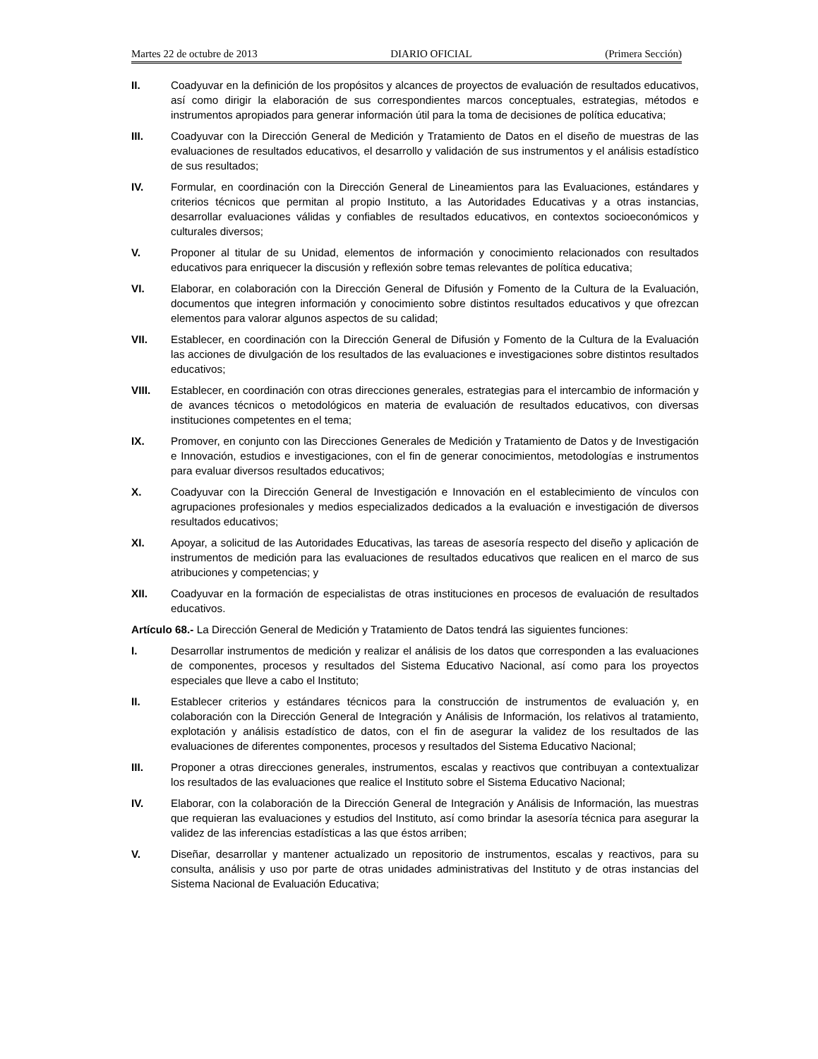Martes 22 de octubre de 2013 DIARIO OFICIAL (Primera Sección)
II. Coadyuvar en la definición de los propósitos y alcances de proyectos de evaluación de resultados educativos, así como dirigir la elaboración de sus correspondientes marcos conceptuales, estrategias, métodos e instrumentos apropiados para generar información útil para la toma de decisiones de política educativa;
III. Coadyuvar con la Dirección General de Medición y Tratamiento de Datos en el diseño de muestras de las evaluaciones de resultados educativos, el desarrollo y validación de sus instrumentos y el análisis estadístico de sus resultados;
IV. Formular, en coordinación con la Dirección General de Lineamientos para las Evaluaciones, estándares y criterios técnicos que permitan al propio Instituto, a las Autoridades Educativas y a otras instancias, desarrollar evaluaciones válidas y confiables de resultados educativos, en contextos socioeconómicos y culturales diversos;
V. Proponer al titular de su Unidad, elementos de información y conocimiento relacionados con resultados educativos para enriquecer la discusión y reflexión sobre temas relevantes de política educativa;
VI. Elaborar, en colaboración con la Dirección General de Difusión y Fomento de la Cultura de la Evaluación, documentos que integren información y conocimiento sobre distintos resultados educativos y que ofrezcan elementos para valorar algunos aspectos de su calidad;
VII. Establecer, en coordinación con la Dirección General de Difusión y Fomento de la Cultura de la Evaluación las acciones de divulgación de los resultados de las evaluaciones e investigaciones sobre distintos resultados educativos;
VIII. Establecer, en coordinación con otras direcciones generales, estrategias para el intercambio de información y de avances técnicos o metodológicos en materia de evaluación de resultados educativos, con diversas instituciones competentes en el tema;
IX. Promover, en conjunto con las Direcciones Generales de Medición y Tratamiento de Datos y de Investigación e Innovación, estudios e investigaciones, con el fin de generar conocimientos, metodologías e instrumentos para evaluar diversos resultados educativos;
X. Coadyuvar con la Dirección General de Investigación e Innovación en el establecimiento de vínculos con agrupaciones profesionales y medios especializados dedicados a la evaluación e investigación de diversos resultados educativos;
XI. Apoyar, a solicitud de las Autoridades Educativas, las tareas de asesoría respecto del diseño y aplicación de instrumentos de medición para las evaluaciones de resultados educativos que realicen en el marco de sus atribuciones y competencias; y
XII. Coadyuvar en la formación de especialistas de otras instituciones en procesos de evaluación de resultados educativos.
Artículo 68.- La Dirección General de Medición y Tratamiento de Datos tendrá las siguientes funciones:
I. Desarrollar instrumentos de medición y realizar el análisis de los datos que corresponden a las evaluaciones de componentes, procesos y resultados del Sistema Educativo Nacional, así como para los proyectos especiales que lleve a cabo el Instituto;
II. Establecer criterios y estándares técnicos para la construcción de instrumentos de evaluación y, en colaboración con la Dirección General de Integración y Análisis de Información, los relativos al tratamiento, explotación y análisis estadístico de datos, con el fin de asegurar la validez de los resultados de las evaluaciones de diferentes componentes, procesos y resultados del Sistema Educativo Nacional;
III. Proponer a otras direcciones generales, instrumentos, escalas y reactivos que contribuyan a contextualizar los resultados de las evaluaciones que realice el Instituto sobre el Sistema Educativo Nacional;
IV. Elaborar, con la colaboración de la Dirección General de Integración y Análisis de Información, las muestras que requieran las evaluaciones y estudios del Instituto, así como brindar la asesoría técnica para asegurar la validez de las inferencias estadísticas a las que éstos arriben;
V. Diseñar, desarrollar y mantener actualizado un repositorio de instrumentos, escalas y reactivos, para su consulta, análisis y uso por parte de otras unidades administrativas del Instituto y de otras instancias del Sistema Nacional de Evaluación Educativa;